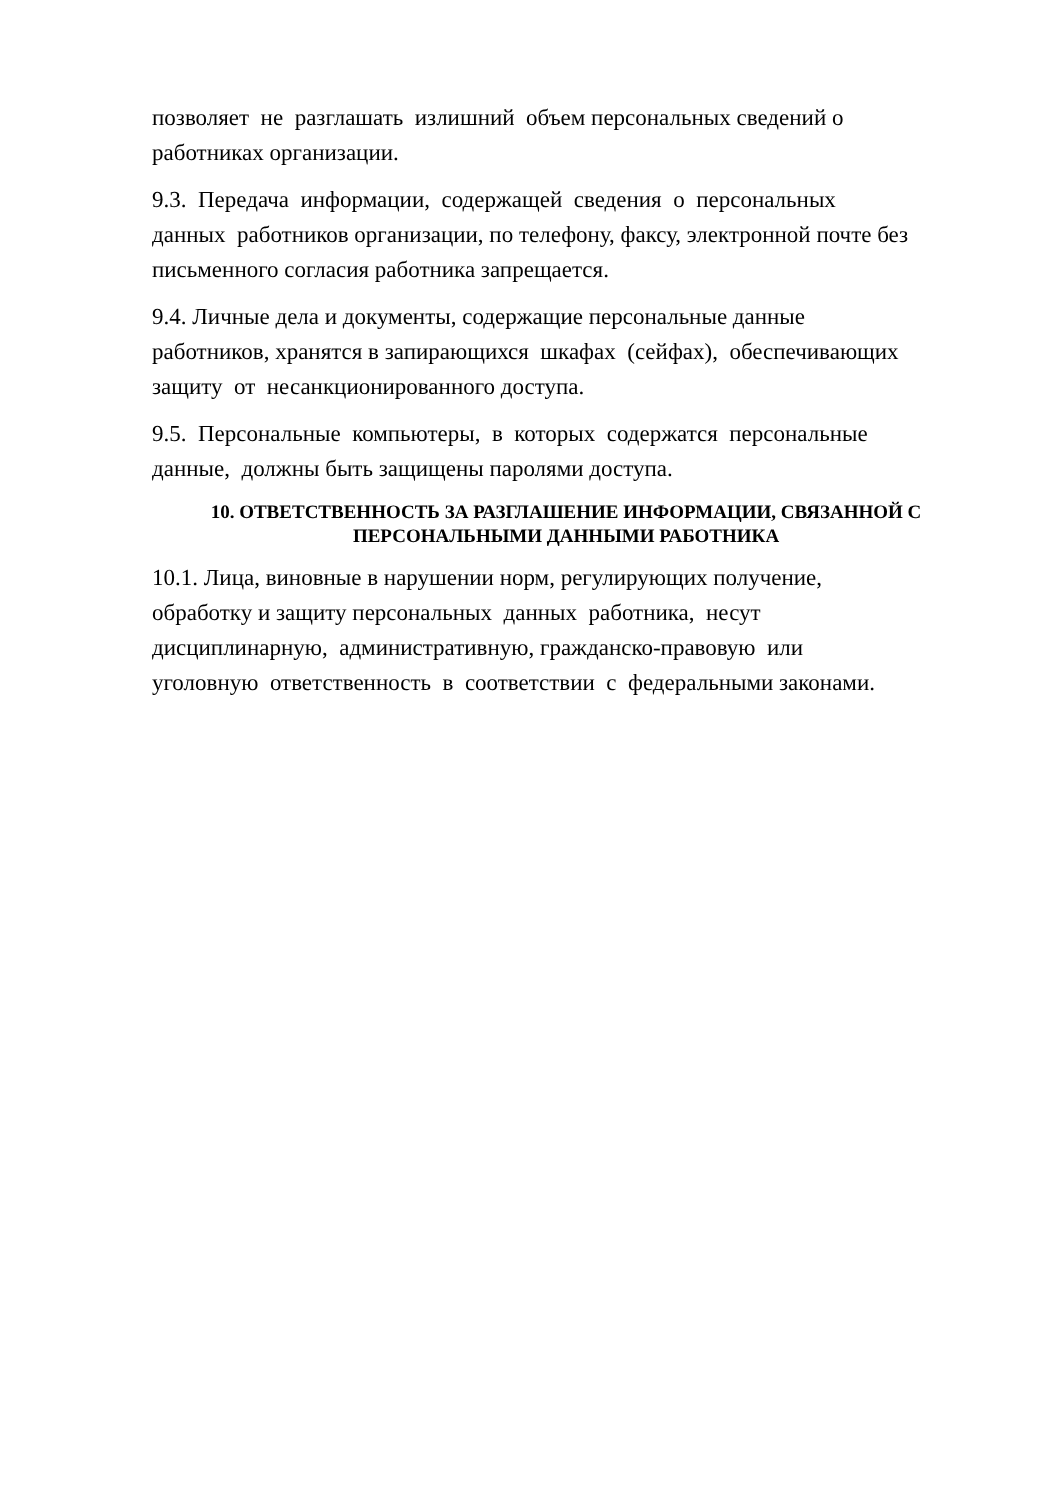позволяет не разглашать излишний объем персональных сведений о
работниках организации.
9.3. Передача информации, содержащей сведения о персональных
данных работников организации, по телефону, факсу, электронной почте без
письменного согласия работника запрещается.
9.4. Личные дела и документы, содержащие персональные данные
работников, хранятся в запирающихся шкафах (сейфах), обеспечивающих
защиту от несанкционированного доступа.
9.5. Персональные компьютеры, в которых содержатся персональные
данные, должны быть защищены паролями доступа.
10. ОТВЕТСТВЕННОСТЬ ЗА РАЗГЛАШЕНИЕ ИНФОРМАЦИИ, СВЯЗАННОЙ С
ПЕРСОНАЛЬНЫМИ ДАННЫМИ РАБОТНИКА
10.1. Лица, виновные в нарушении норм, регулирующих получение,
обработку и защиту персональных данных работника, несут
дисциплинарную, административную, гражданско-правовую или
уголовную ответственность в соответствии с федеральными законами.